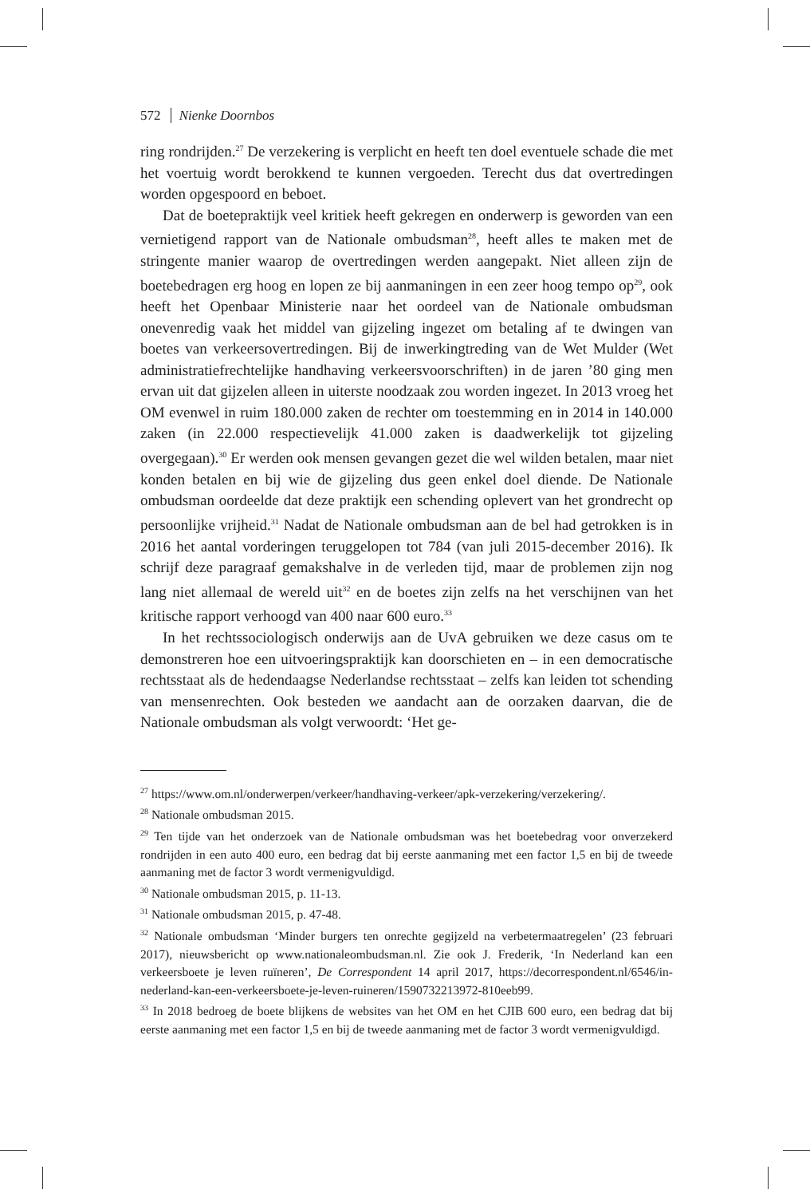572 Nienke Doornbos
ring rondrijden.<sup>27</sup> De verzekering is verplicht en heeft ten doel eventuele schade die met het voertuig wordt berokkend te kunnen vergoeden. Terecht dus dat overtredingen worden opgespoord en beboet.
Dat de boetepraktijk veel kritiek heeft gekregen en onderwerp is geworden van een vernietigend rapport van de Nationale ombudsman<sup>28</sup>, heeft alles te maken met de stringente manier waarop de overtredingen werden aangepakt. Niet alleen zijn de boetebedragen erg hoog en lopen ze bij aanmaningen in een zeer hoog tempo op<sup>29</sup>, ook heeft het Openbaar Ministerie naar het oordeel van de Nationale ombudsman onevenredig vaak het middel van gijzeling ingezet om betaling af te dwingen van boetes van verkeersovertredingen. Bij de inwerkingtreding van de Wet Mulder (Wet administratiefrechtelijke handhaving verkeersvoorschriften) in de jaren ’80 ging men ervan uit dat gijzelen alleen in uiterste noodzaak zou worden ingezet. In 2013 vroeg het OM evenwel in ruim 180.000 zaken de rechter om toestemming en in 2014 in 140.000 zaken (in 22.000 respectievelijk 41.000 zaken is daadwerkelijk tot gijzeling overgegaan).<sup>30</sup> Er werden ook mensen gevangen gezet die wel wilden betalen, maar niet konden betalen en bij wie de gijzeling dus geen enkel doel diende. De Nationale ombudsman oordeelde dat deze praktijk een schending oplevert van het grondrecht op persoonlijke vrijheid.<sup>31</sup> Nadat de Nationale ombudsman aan de bel had getrokken is in 2016 het aantal vorderingen teruggelopen tot 784 (van juli 2015-december 2016). Ik schrijf deze paragraaf gemakshalve in de verleden tijd, maar de problemen zijn nog lang niet allemaal de wereld uit<sup>32</sup> en de boetes zijn zelfs na het verschijnen van het kritische rapport verhoogd van 400 naar 600 euro.<sup>33</sup>
In het rechtssociologisch onderwijs aan de UvA gebruiken we deze casus om te demonstreren hoe een uitvoeringspraktijk kan doorschieten en – in een democratische rechtsstaat als de hedendaagse Nederlandse rechtsstaat – zelfs kan leiden tot schending van mensenrechten. Ook besteden we aandacht aan de oorzaken daarvan, die de Nationale ombudsman als volgt verwoordt: ‘Het ge-
<sup>27</sup> https://www.om.nl/onderwerpen/verkeer/handhaving-verkeer/apk-verzekering/verzekering/.
<sup>28</sup> Nationale ombudsman 2015.
<sup>29</sup> Ten tijde van het onderzoek van de Nationale ombudsman was het boetebedrag voor onverzekerd rondrijden in een auto 400 euro, een bedrag dat bij eerste aanmaning met een factor 1,5 en bij de tweede aanmaning met de factor 3 wordt vermenigvuldigd.
<sup>30</sup> Nationale ombudsman 2015, p. 11-13.
<sup>31</sup> Nationale ombudsman 2015, p. 47-48.
<sup>32</sup> Nationale ombudsman ‘Minder burgers ten onrechte gegijzeld na verbetermaatregelen’ (23 februari 2017), nieuwsbericht op www.nationaleombudsman.nl. Zie ook J. Frederik, ‘In Nederland kan een verkeersboete je leven ruïneren’, De Correspondent 14 april 2017, https://decorrespondent.nl/6546/in-nederland-kan-een-verkeersboete-je-leven-ruineren/1590732213972-810eeb99.
<sup>33</sup> In 2018 bedroeg de boete blijkens de websites van het OM en het CJIB 600 euro, een bedrag dat bij eerste aanmaning met een factor 1,5 en bij de tweede aanmaning met de factor 3 wordt vermenigvuldigd.